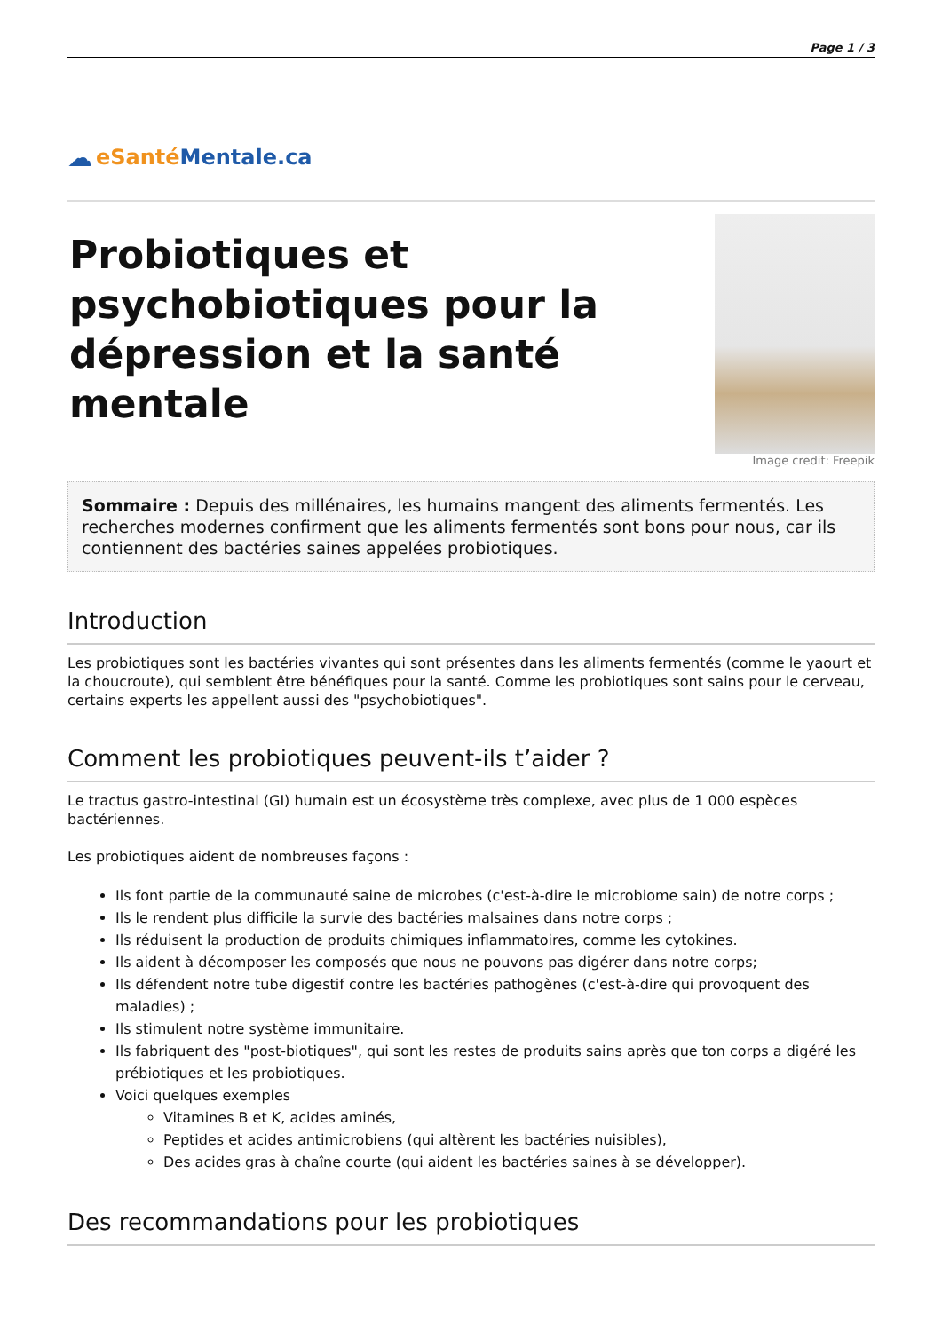Page 1 / 3
☁ eSanté Mentale.ca
Probiotiques et psychobiotiques pour la dépression et la santé mentale
Image credit: Freepik
Sommaire : Depuis des millénaires, les humains mangent des aliments fermentés. Les recherches modernes confirment que les aliments fermentés sont bons pour nous, car ils contiennent des bactéries saines appelées probiotiques.
Introduction
Les probiotiques sont les bactéries vivantes qui sont présentes dans les aliments fermentés (comme le yaourt et la choucroute), qui semblent être bénéfiques pour la santé. Comme les probiotiques sont sains pour le cerveau, certains experts les appellent aussi des "psychobiotiques".
Comment les probiotiques peuvent-ils t’aider ?
Le tractus gastro-intestinal (GI) humain est un écosystème très complexe, avec plus de 1 000 espèces bactériennes.
Les probiotiques aident de nombreuses façons :
Ils font partie de la communauté saine de microbes (c'est-à-dire le microbiome sain) de notre corps ;
Ils le rendent plus difficile la survie des bactéries malsaines dans notre corps ;
Ils réduisent la production de produits chimiques inflammatoires, comme les cytokines.
Ils aident à décomposer les composés que nous ne pouvons pas digérer dans notre corps;
Ils défendent notre tube digestif contre les bactéries pathogènes (c'est-à-dire qui provoquent des maladies) ;
Ils stimulent notre système immunitaire.
Ils fabriquent des "post-biotiques", qui sont les restes de produits sains après que ton corps a digéré les prébiotiques et les probiotiques.
Voici quelques exemples
Vitamines B et K, acides aminés,
Peptides et acides antimicrobiens (qui altèrent les bactéries nuisibles),
Des acides gras à chaîne courte (qui aident les bactéries saines à se développer).
Des recommandations pour les probiotiques